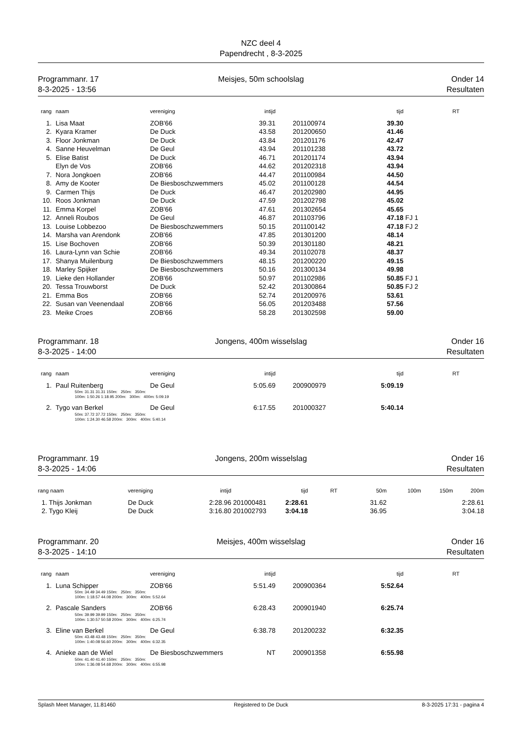NZC deel 4
Papendrecht , 8-3-2025
Programmanr. 17
8-3-2025 - 13:56
Meisjes, 50m schoolslag
Onder 14
Resultaten
| rang | | naam | vereniging | intijd | | | tijd | | RT |
| --- | --- | --- | --- | --- | --- | --- | --- | --- | --- |
| 1. | | Lisa Maat | ZOB'66 | 39.31 | | 201100974 | 39.30 | | |
| 2. | | Kyara Kramer | De Duck | 43.58 | | 201200650 | 41.46 | | |
| 3. | | Floor Jonkman | De Duck | 43.84 | | 201201176 | 42.47 | | |
| 4. | | Sanne Heuvelman | De Geul | 43.94 | | 201101238 | 43.72 | | |
| 5. | | Elise Batist | De Duck | 46.71 | | 201201174 | 43.94 | | |
| | | Elyn de Vos | ZOB'66 | 44.62 | | 201202318 | 43.94 | | |
| 7. | | Nora Jongkoen | ZOB'66 | 44.47 | | 201100984 | 44.50 | | |
| 8. | | Amy de Kooter | De Biesboschzwemmers | 45.02 | | 201100128 | 44.54 | | |
| 9. | | Carmen Thijs | De Duck | 46.47 | | 201202980 | 44.95 | | |
| 10. | | Roos Jonkman | De Duck | 47.59 | | 201202798 | 45.02 | | |
| 11. | | Emma Korpel | ZOB'66 | 47.61 | | 201302654 | 45.65 | | |
| 12. | | Anneli Roubos | De Geul | 46.87 | | 201103796 | 47.18 | FJ 1 | |
| 13. | | Louise Lobbezoo | De Biesboschzwemmers | 50.15 | | 201100142 | 47.18 | FJ 2 | |
| 14. | | Marsha van Arendonk | ZOB'66 | 47.85 | | 201301200 | 48.14 | | |
| 15. | | Lise Bochoven | ZOB'66 | 50.39 | | 201301180 | 48.21 | | |
| 16. | | Laura-Lynn van Schie | ZOB'66 | 49.34 | | 201102078 | 48.37 | | |
| 17. | | Shanya Muilenburg | De Biesboschzwemmers | 48.15 | | 201200220 | 49.15 | | |
| 18. | | Marley Spijker | De Biesboschzwemmers | 50.16 | | 201300134 | 49.98 | | |
| 19. | | Lieke den Hollander | ZOB'66 | 50.97 | | 201102986 | 50.85 | FJ 1 | |
| 20. | | Tessa Trouwborst | De Duck | 52.42 | | 201300864 | 50.85 | FJ 2 | |
| 21. | | Emma Bos | ZOB'66 | 52.74 | | 201200976 | 53.61 | | |
| 22. | | Susan van Veenendaal | ZOB'66 | 56.05 | | 201203488 | 57.56 | | |
| 23. | | Meike Croes | ZOB'66 | 58.28 | | 201302598 | 59.00 | | |
Programmanr. 18
8-3-2025 - 14:00
Jongens, 400m wisselslag
Onder 16
Resultaten
| rang | | naam | vereniging | intijd | | | tijd | RT |
| --- | --- | --- | --- | --- | --- | --- | --- | --- |
| 1. | | Paul Ruitenberg | De Geul | 5:05.69 | | 200900979 | 5:09.19 | |
| 50m: 31.31 31.31 150m: 250m: 350m: 100m: 1:50.26 1:18.95 200m: 300m: 400m: 5:09.19 | | | | | | | | |
| 2. | | Tygo van Berkel | De Geul | 6:17.55 | | 201000327 | 5:40.14 | |
| 50m: 37.72 37.72 150m: 250m: 350m: 100m: 1:24.30 46.58 200m: 300m: 400m: 5:40.14 | | | | | | | | |
Programmanr. 19
8-3-2025 - 14:06
Jongens, 200m wisselslag
Onder 16
Resultaten
| rang naam | vereniging | intijd | | tijd | RT | 50m | 100m | 150m | 200m |
| --- | --- | --- | --- | --- | --- | --- | --- | --- | --- |
| 1. Thijs Jonkman | De Duck | 2:28.96 | 201000481 | 2:28.61 | | 31.62 | | | 2:28.61 |
| 2. Tygo Kleij | De Duck | 3:16.80 | 201002793 | 3:04.18 | | 36.95 | | | 3:04.18 |
Programmanr. 20
8-3-2025 - 14:10
Meisjes, 400m wisselslag
Onder 16
Resultaten
| rang | | naam | vereniging | intijd | | | tijd | RT |
| --- | --- | --- | --- | --- | --- | --- | --- | --- |
| 1. | | Luna Schipper | ZOB'66 | 5:51.49 | | 200900364 | 5:52.64 | |
| 50m: 34.49 34.49 150m: 250m: 350m: 100m: 1:18.57 44.08 200m: 300m: 400m: 5:52.64 | | | | | | | | |
| 2. | | Pascale Sanders | ZOB'66 | 6:28.43 | | 200901940 | 6:25.74 | |
| 50m: 39.99 39.99 150m: 250m: 350m: 100m: 1:30.57 50.58 200m: 300m: 400m: 6:25.74 | | | | | | | | |
| 3. | | Eline van Berkel | De Geul | 6:38.78 | | 201200232 | 6:32.35 | |
| 50m: 43.48 43.48 150m: 250m: 350m: 100m: 1:40.08 56.60 200m: 300m: 400m: 6:32.35 | | | | | | | | |
| 4. | | Anieke aan de Wiel | De Biesboschzwemmers | NT | | 200901358 | 6:55.98 | |
| 50m: 41.40 41.40 150m: 250m: 350m: 100m: 1:36.08 54.68 200m: 300m: 400m: 6:55.98 | | | | | | | | |
Splash Meet Manager, 11.81460
Registered to De Duck
8-3-2025 17:31 - pagina 4